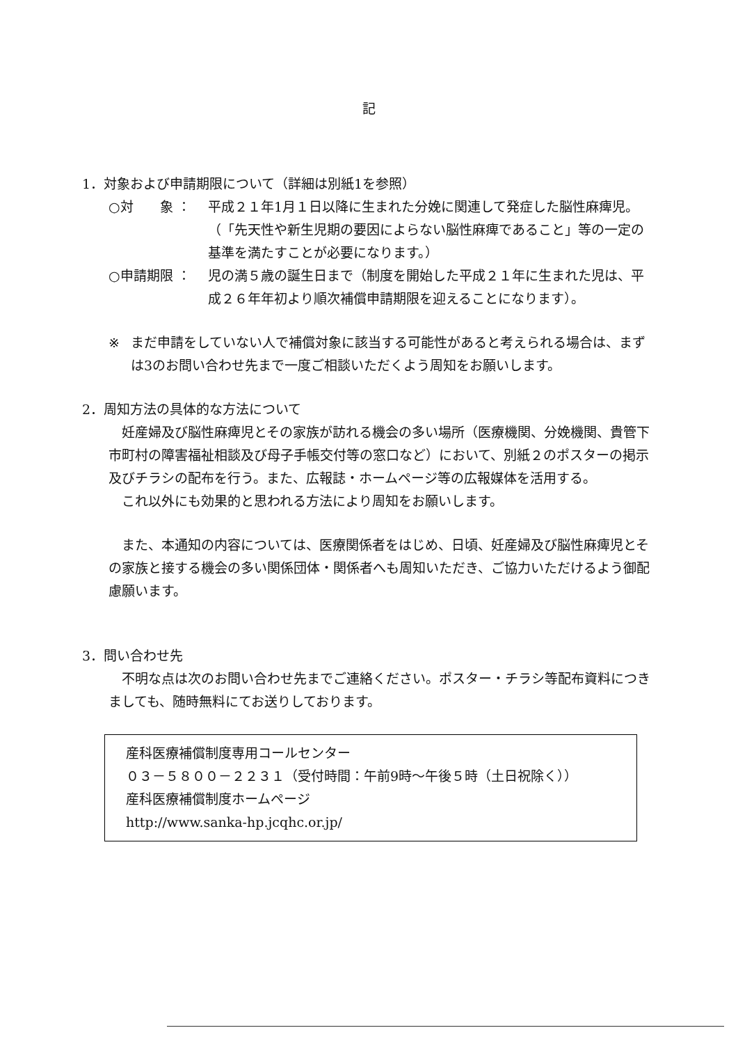記
1．対象および申請期限について（詳細は別紙1を参照）
○対　　象 ： 平成２１年1月１日以降に生まれた分娩に関連して発症した脳性麻痺児。（「先天性や新生児期の要因によらない脳性麻痺であること」等の一定の基準を満たすことが必要になります。）
○申請期限 ： 児の満５歳の誕生日まで（制度を開始した平成２１年に生まれた児は、平成２６年年初より順次補償申請期限を迎えることになります）。
※ まだ申請をしていない人で補償対象に該当する可能性があると考えられる場合は、まずは3のお問い合わせ先まで一度ご相談いただくよう周知をお願いします。
2．周知方法の具体的な方法について
　妊産婦及び脳性麻痺児とその家族が訪れる機会の多い場所（医療機関、分娩機関、貴管下市町村の障害福祉相談及び母子手帳交付等の窓口など）において、別紙２のポスターの掲示及びチラシの配布を行う。また、広報誌・ホームページ等の広報媒体を活用する。
　これ以外にも効果的と思われる方法により周知をお願いします。
　また、本通知の内容については、医療関係者をはじめ、日頃、妊産婦及び脳性麻痺児とその家族と接する機会の多い関係団体・関係者へも周知いただき、ご協力いただけるよう御配慮願います。
3．問い合わせ先
　不明な点は次のお問い合わせ先までご連絡ください。ポスター・チラシ等配布資料につきましても、随時無料にてお送りしております。
産科医療補償制度専用コールセンター
０３－５８００－２２３１（受付時間：午前9時～午後５時（土日祝除く））
産科医療補償制度ホームページ
http://www.sanka-hp.jcqhc.or.jp/